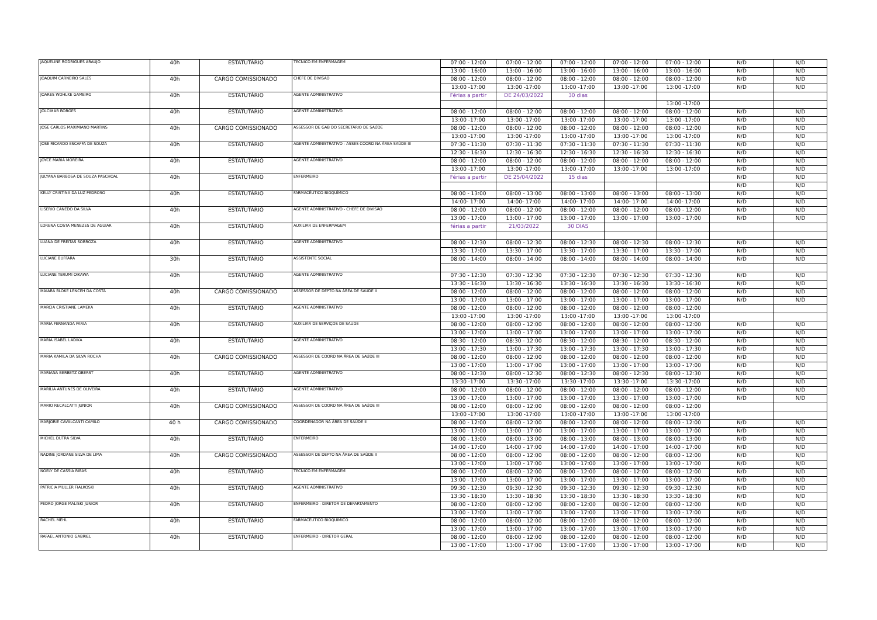| JAQUELINE RODRIGUES ARAUJO | 40h | ESTATUTÁRIO | TECNICO EM ENFERMAGEM | 07:00 - 12:00 | 07:00 - 12:00 | 07:00 - 12:00 | 07:00 - 12:00 | 07:00 - 12:00 | N/D | N/D |
| | | | | 13:00 - 16:00 | 13:00 - 16:00 | 13:00 - 16:00 | 13:00 - 16:00 | 13:00 - 16:00 | N/D | N/D |
| JOAQUIM CARNEIRO SALES | 40h | CARGO COMISSIONADO | CHEFE DE DIVISAO | 08:00 - 12:00 | 08:00 - 12:00 | 08:00 - 12:00 | 08:00 - 12:00 | 08:00 - 12:00 | N/D | N/D |
| | | | | 13:00 -17:00 | 13:00 -17:00 | 13:00 -17:00 | 13:00 -17:00 | 13:00 -17:00 | N/D | N/D |
| JOARES WOHLKE GAMEIRO | 40h | ESTATUTÁRIO | AGENTE ADMINISTRATIVO | Férias a partir | DE 24/03/2022 | 30 dias | | | | |
| | | | | | | | | 13:00 -17:00 | | |
| JOLCIMAR BORGES | 40h | ESTATUTÁRIO | AGENTE ADMINISTRATIVO | 08:00 - 12:00 | 08:00 - 12:00 | 08:00 - 12:00 | 08:00 - 12:00 | 08:00 - 12:00 | N/D | N/D |
| | | | | 13:00 -17:00 | 13:00 -17:00 | 13:00 -17:00 | 13:00 -17:00 | 13:00 -17:00 | N/D | N/D |
| JOSE CARLOS MAXIMIANO MARTINS | 40h | CARGO COMISSIONADO | ASSESSOR DE GAB DO SECRETÁRIO DE SAÚDE | 08:00 - 12:00 | 08:00 - 12:00 | 08:00 - 12:00 | 08:00 - 12:00 | 08:00 - 12:00 | N/D | N/D |
| | | | | 13:00 -17:00 | 13:00 -17:00 | 13:00 -17:00 | 13:00 -17:00 | 13:00 -17:00 | N/D | N/D |
| JOSE RICARDO ESCAFFA DE SOUZA | 40h | ESTATUTÁRIO | AGENTE ADMINISTRATIVO - ASSES COORD NA ÁREA SAÚDE III | 07:30 - 11:30 | 07:30 - 11:30 | 07:30 - 11:30 | 07:30 - 11:30 | 07:30 - 11:30 | N/D | N/D |
| | | | | 12:30 - 16:30 | 12:30 - 16:30 | 12:30 - 16:30 | 12:30 - 16:30 | 12:30 - 16:30 | N/D | N/D |
| JOYCE MARIA MOREIRA | 40h | ESTATUTÁRIO | AGENTE ADMINISTRATIVO | 08:00 - 12:00 | 08:00 - 12:00 | 08:00 - 12:00 | 08:00 - 12:00 | 08:00 - 12:00 | N/D | N/D |
| | | | | 13:00 -17:00 | 13:00 -17:00 | 13:00 -17:00 | 13:00 -17:00 | 13:00 -17:00 | N/D | N/D |
| JULYANA BARBOSA DE SOUZA PASCHOAL | 40h | ESTATUTÁRIO | ENFERMEIRO | Férias a partir | DE 25/04/2022 | 15 dias | | | N/D | N/D |
| | | | | | | | | | N/D | N/D |
| KELLY CRISTINA DA LUZ PEDROSO | 40h | ESTATUTÁRIO | FARMACÊUTICO BIOQUÍMICO | 08:00 - 13:00 | 08:00 - 13:00 | 08:00 - 13:00 | 08:00 - 13:00 | 08:00 - 13:00 | N/D | N/D |
| | | | | 14:00- 17:00 | 14:00- 17:00 | 14:00- 17:00 | 14:00- 17:00 | 14:00- 17:00 | N/D | N/D |
| LISERIO CANEDO DA SILVA | 40h | ESTATUTÁRIO | AGENTE ADMINISTRATIVO - CHEFE DE DIVISÃO | 08:00 - 12:00 | 08:00 - 12:00 | 08:00 - 12:00 | 08:00 - 12:00 | 08:00 - 12:00 | N/D | N/D |
| | | | | 13:00 - 17:00 | 13:00 - 17:00 | 13:00 - 17:00 | 13:00 - 17:00 | 13:00 - 17:00 | N/D | N/D |
| LORENA COSTA MENEZES DE AGUIAR | 40h | ESTATUTÁRIO | AUXILIAR DE ENFERMAGEM | férias a partir | 21/03/2022 | 30 DIAS | | | | |
| LUANA DE FREITAS SOBROZA | 40h | ESTATUTÁRIO | AGENTE ADMINISTRATIVO | 08:00 - 12:30 | 08:00 - 12:30 | 08:00 - 12:30 | 08:00 - 12:30 | 08:00 - 12:30 | N/D | N/D |
| | | | | 13:30 - 17:00 | 13:30 - 17:00 | 13:30 - 17:00 | 13:30 - 17:00 | 13:30 - 17:00 | N/D | N/D |
| LUCIANE BUFFARA | 30h | ESTATUTÁRIO | ASSISTENTE SOCIAL | 08:00 - 14:00 | 08:00 - 14:00 | 08:00 - 14:00 | 08:00 - 14:00 | 08:00 - 14:00 | N/D | N/D |
| LUCIANE TERUMI OIKAWA | 40h | ESTATUTÁRIO | AGENTE ADMINISTRATIVO | 07:30 - 12:30 | 07:30 - 12:30 | 07:30 - 12:30 | 07:30 - 12:30 | 07:30 - 12:30 | N/D | N/D |
| | | | | 13:30 - 16:30 | 13:30 - 16:30 | 13:30 - 16:30 | 13:30 - 16:30 | 13:30 - 16:30 | N/D | N/D |
| MAIARA BLOKE LENCEH DA COSTA | 40h | CARGO COMISSIONADO | ASSESSOR DE DEPTO NA ÁREA DE SAÚDE II | 08:00 - 12:00 | 08:00 - 12:00 | 08:00 - 12:00 | 08:00 - 12:00 | 08:00 - 12:00 | N/D | N/D |
| | | | | 13:00 - 17:00 | 13:00 - 17:00 | 13:00 - 17:00 | 13:00 - 17:00 | 13:00 - 17:00 | N/D | N/D |
| MARCIA CRISTIANE LAMEKA | 40h | ESTATUTÁRIO | AGENTE ADMINISTRATIVO | 08:00 - 12:00 | 08:00 - 12:00 | 08:00 - 12:00 | 08:00 - 12:00 | 08:00 - 12:00 | | |
| | | | | 13:00 -17:00 | 13:00 -17:00 | 13:00 -17:00 | 13:00 -17:00 | 13:00 -17:00 | | |
| MARIA FERNANDA FARIA | 40h | ESTATUTÁRIO | AUXILIAR DE SERVIÇOS DE SAUDE | 08:00 - 12:00 | 08:00 - 12:00 | 08:00 - 12:00 | 08:00 - 12:00 | 08:00 - 12:00 | N/D | N/D |
| | | | | 13:00 - 17:00 | 13:00 - 17:00 | 13:00 - 17:00 | 13:00 - 17:00 | 13:00 - 17:00 | N/D | N/D |
| MARIA ISABEL LADIKA | 40h | ESTATUTÁRIO | AGENTE ADMINISTRATIVO | 08:30 - 12:00 | 08:30 - 12:00 | 08:30 - 12:00 | 08:30 - 12:00 | 08:30 - 12:00 | N/D | N/D |
| | | | | 13:00 - 17:30 | 13:00 - 17:30 | 13:00 - 17:30 | 13:00 - 17:30 | 13:00 - 17:30 | N/D | N/D |
| MARIA KAMILA DA SILVA ROCHA | 40h | CARGO COMISSIONADO | ASSESSOR DE COORD NA ÁREA DE SAÚDE III | 08:00 - 12:00 | 08:00 - 12:00 | 08:00 - 12:00 | 08:00 - 12:00 | 08:00 - 12:00 | N/D | N/D |
| | | | | 13:00 - 17:00 | 13:00 - 17:00 | 13:00 - 17:00 | 13:00 - 17:00 | 13:00 - 17:00 | N/D | N/D |
| MARIANA BERBETZ OBERST | 40h | ESTATUTÁRIO | AGENTE ADMINISTRATIVO | 08:00 - 12:30 | 08:00 - 12:30 | 08:00 - 12:30 | 08:00 - 12:30 | 08:00 - 12:30 | N/D | N/D |
| | | | | 13:30 -17:00 | 13:30 -17:00 | 13:30 -17:00 | 13:30 -17:00 | 13:30 -17:00 | N/D | N/D |
| MARILIA ANTUNES DE OLIVEIRA | 40h | ESTATUTÁRIO | AGENTE ADMINISTRATIVO | 08:00 - 12:00 | 08:00 - 12:00 | 08:00 - 12:00 | 08:00 - 12:00 | 08:00 - 12:00 | N/D | N/D |
| | | | | 13:00 - 17:00 | 13:00 - 17:00 | 13:00 - 17:00 | 13:00 - 17:00 | 13:00 - 17:00 | N/D | N/D |
| MARIO RECALCATTI JUNIOR | 40h | CARGO COMISSIONADO | ASSESSOR DE COORD NA ÁREA DE SAÚDE III | 08:00 - 12:00 | 08:00 - 12:00 | 08:00 - 12:00 | 08:00 - 12:00 | 08:00 - 12:00 | | |
| | | | | 13:00 -17:00 | 13:00 -17:00 | 13:00 -17:00 | 13:00 -17:00 | 13:00 -17:00 | | |
| MARJORIE CAVALCANTI CAMILO | 40 h | CARGO COMISSIONADO | COORDENADOR NA ÁREA DE SAÚDE II | 08:00 - 12:00 | 08:00 - 12:00 | 08:00 - 12:00 | 08:00 - 12:00 | 08:00 - 12:00 | N/D | N/D |
| | | | | 13:00 - 17:00 | 13:00 - 17:00 | 13:00 - 17:00 | 13:00 - 17:00 | 13:00 - 17:00 | N/D | N/D |
| MICHEL DUTRA SILVA | 40h | ESTATUTÁRIO | ENFERMEIRO | 08:00 - 13:00 | 08:00 - 13:00 | 08:00 - 13:00 | 08:00 - 13:00 | 08:00 - 13:00 | N/D | N/D |
| | | | | 14:00 - 17:00 | 14:00 - 17:00 | 14:00 - 17:00 | 14:00 - 17:00 | 14:00 - 17:00 | N/D | N/D |
| NADINE JORDANE SILVA DE LIMA | 40h | CARGO COMISSIONADO | ASSESSOR DE DEPTO NA ÁREA DE SAÚDE II | 08:00 - 12:00 | 08:00 - 12:00 | 08:00 - 12:00 | 08:00 - 12:00 | 08:00 - 12:00 | N/D | N/D |
| | | | | 13:00 - 17:00 | 13:00 - 17:00 | 13:00 - 17:00 | 13:00 - 17:00 | 13:00 - 17:00 | N/D | N/D |
| NOELY DE CASSIA RIBAS | 40h | ESTATUTÁRIO | TECNICO EM ENFERMAGEM | 08:00 - 12:00 | 08:00 - 12:00 | 08:00 - 12:00 | 08:00 - 12:00 | 08:00 - 12:00 | N/D | N/D |
| | | | | 13:00 - 17:00 | 13:00 - 17:00 | 13:00 - 17:00 | 13:00 - 17:00 | 13:00 - 17:00 | N/D | N/D |
| PATRICIA MULLER FIALKOSKI | 40h | ESTATUTÁRIO | AGENTE ADMINISTRATIVO | 09:30 - 12:30 | 09:30 - 12:30 | 09:30 - 12:30 | 09:30 - 12:30 | 09:30 - 12:30 | N/D | N/D |
| | | | | 13:30 - 18:30 | 13:30 - 18:30 | 13:30 - 18:30 | 13:30 - 18:30 | 13:30 - 18:30 | N/D | N/D |
| PEDRO JORGE MALISKI JUNIOR | 40h | ESTATUTÁRIO | ENFERMEIRO - DIRETOR DE DEPARTAMENTO | 08:00 - 12:00 | 08:00 - 12:00 | 08:00 - 12:00 | 08:00 - 12:00 | 08:00 - 12:00 | N/D | N/D |
| | | | | 13:00 - 17:00 | 13:00 - 17:00 | 13:00 - 17:00 | 13:00 - 17:00 | 13:00 - 17:00 | N/D | N/D |
| RACHEL MEHL | 40h | ESTATUTÁRIO | FARMACEUTICO BIOQUIMICO | 08:00 - 12:00 | 08:00 - 12:00 | 08:00 - 12:00 | 08:00 - 12:00 | 08:00 - 12:00 | N/D | N/D |
| | | | | 13:00 - 17:00 | 13:00 - 17:00 | 13:00 - 17:00 | 13:00 - 17:00 | 13:00 - 17:00 | N/D | N/D |
| RAFAEL ANTONIO GABRIEL | 40h | ESTATUTÁRIO | ENFERMEIRO - DIRETOR GERAL | 08:00 - 12:00 | 08:00 - 12:00 | 08:00 - 12:00 | 08:00 - 12:00 | 08:00 - 12:00 | N/D | N/D |
| | | | | 13:00 - 17:00 | 13:00 - 17:00 | 13:00 - 17:00 | 13:00 - 17:00 | 13:00 - 17:00 | N/D | N/D |